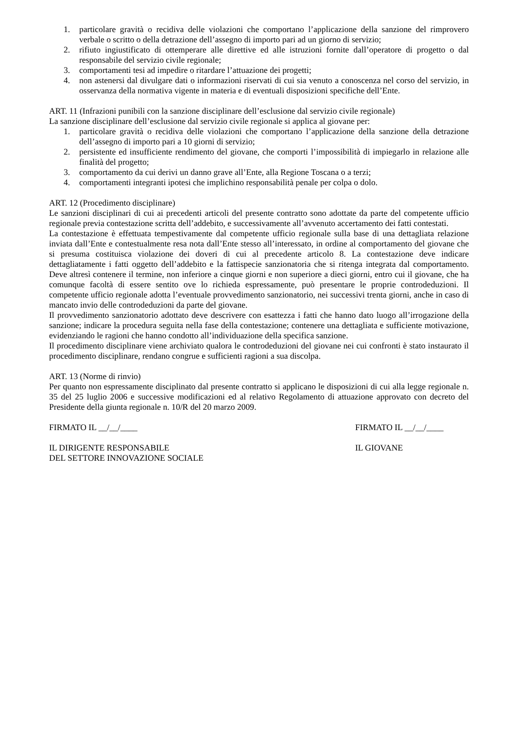1. particolare gravità o recidiva delle violazioni che comportano l’applicazione della sanzione del rimprovero verbale o scritto o della detrazione dell’assegno di importo pari ad un giorno di servizio;
2. rifiuto ingiustificato di ottemperare alle direttive ed alle istruzioni fornite dall’operatore di progetto o dal responsabile del servizio civile regionale;
3. comportamenti tesi ad impedire o ritardare l’attuazione dei progetti;
4. non astenersi dal divulgare dati o informazioni riservati di cui sia venuto a conoscenza nel corso del servizio, in osservanza della normativa vigente in materia e di eventuali disposizioni specifiche dell’Ente.
ART. 11 (Infrazioni punibili con la sanzione disciplinare dell’esclusione dal servizio civile regionale)
La sanzione disciplinare dell’esclusione dal servizio civile regionale si applica al giovane per:
1. particolare gravità o recidiva delle violazioni che comportano l’applicazione della sanzione della detrazione dell’assegno di importo pari a 10 giorni di servizio;
2. persistente ed insufficiente rendimento del giovane, che comporti l’impossibilità di impiegarlo in relazione alle finalità del progetto;
3. comportamento da cui derivi un danno grave all’Ente, alla Regione Toscana o a terzi;
4. comportamenti integranti ipotesi che implichino responsabilità penale per colpa o dolo.
ART. 12 (Procedimento disciplinare)
Le sanzioni disciplinari di cui ai precedenti articoli del presente contratto sono adottate da parte del competente ufficio regionale previa contestazione scritta dell’addebito, e successivamente all’avvenuto accertamento dei fatti contestati.
La contestazione è effettuata tempestivamente dal competente ufficio regionale sulla base di una dettagliata relazione inviata dall’Ente e contestualmente resa nota dall’Ente stesso all’interessato, in ordine al comportamento del giovane che si presuma costituisca violazione dei doveri di cui al precedente articolo 8. La contestazione deve indicare dettagliatamente i fatti oggetto dell’addebito e la fattispecie sanzionatoria che si ritenga integrata dal comportamento. Deve altresì contenere il termine, non inferiore a cinque giorni e non superiore a dieci giorni, entro cui il giovane, che ha comunque facoltà di essere sentito ove lo richieda espressamente, può presentare le proprie controdeduzioni. Il competente ufficio regionale adotta l’eventuale provvedimento sanzionatorio, nei successivi trenta giorni, anche in caso di mancato invio delle controdeduzioni da parte del giovane.
Il provvedimento sanzionatorio adottato deve descrivere con esattezza i fatti che hanno dato luogo all’irrogazione della sanzione; indicare la procedura seguita nella fase della contestazione; contenere una dettagliata e sufficiente motivazione, evidenziando le ragioni che hanno condotto all’individuazione della specifica sanzione.
Il procedimento disciplinare viene archiviato qualora le controdeduzioni del giovane nei cui confronti è stato instaurato il procedimento disciplinare, rendano congrue e sufficienti ragioni a sua discolpa.
ART. 13 (Norme di rinvio)
Per quanto non espressamente disciplinato dal presente contratto si applicano le disposizioni di cui alla legge regionale n. 35 del 25 luglio 2006 e successive modificazioni ed al relativo Regolamento di attuazione approvato con decreto del Presidente della giunta regionale n. 10/R del 20 marzo 2009.
FIRMATO IL __/__/____ FIRMATO IL __/__/____
IL DIRIGENTE RESPONSABILE
DEL SETTORE INNOVAZIONE SOCIALE
IL GIOVANE